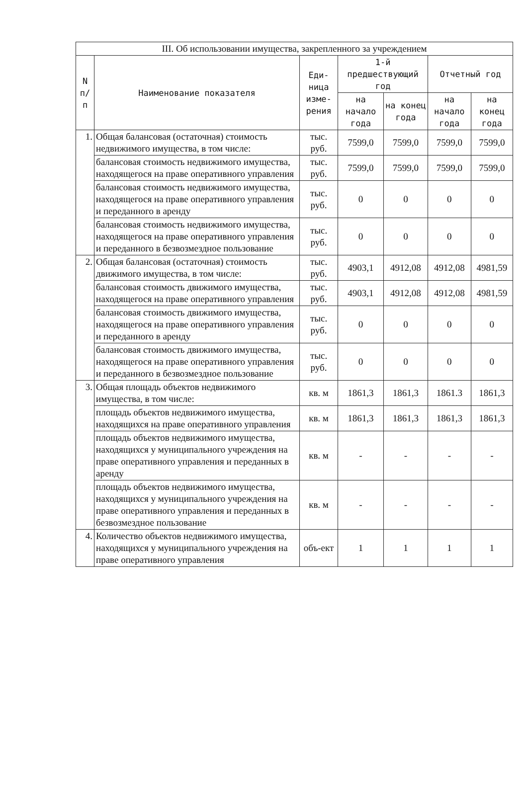| III. Об использовании имущества, закрепленного за учреждением | | | | | | |
| --- | --- | --- | --- | --- | --- | --- |
| N п/п | Наименование показателя | Еди-ница изме-рения | 1-й предшествующий год | | Отчетный год | |
| | | | на начало года | на конец года | на начало года | на конец года |
| 1. | Общая балансовая (остаточная) стоимость недвижимого имущества, в том числе: | тыс. руб. | 7599,0 | 7599,0 | 7599,0 | 7599,0 |
| | балансовая стоимость недвижимого имущества, находящегося на праве оперативного управления | тыс. руб. | 7599,0 | 7599,0 | 7599,0 | 7599,0 |
| | балансовая стоимость недвижимого имущества, находящегося на праве оперативного управления и переданного в аренду | тыс. руб. | 0 | 0 | 0 | 0 |
| | балансовая стоимость недвижимого имущества, находящегося на праве оперативного управления и переданного в безвозмездное пользование | тыс. руб. | 0 | 0 | 0 | 0 |
| 2. | Общая балансовая (остаточная) стоимость движимого имущества, в том числе: | тыс. руб. | 4903,1 | 4912,08 | 4912,08 | 4981,59 |
| | балансовая стоимость движимого имущества, находящегося на праве оперативного управления | тыс. руб. | 4903,1 | 4912,08 | 4912,08 | 4981,59 |
| | балансовая стоимость движимого имущества, находящегося на праве оперативного управления и переданного в аренду | тыс. руб. | 0 | 0 | 0 | 0 |
| | балансовая стоимость движимого имущества, находящегося на праве оперативного управления и переданного в безвозмездное пользование | тыс. руб. | 0 | 0 | 0 | 0 |
| 3. | Общая площадь объектов недвижимого имущества, в том числе: | кв. м | 1861,3 | 1861,3 | 1861.3 | 1861,3 |
| | площадь объектов недвижимого имущества, находящихся на праве оперативного управления | кв. м | 1861,3 | 1861,3 | 1861,3 | 1861,3 |
| | площадь объектов недвижимого имущества, находящихся у муниципального учреждения на праве оперативного управления и переданных в аренду | кв. м | - | - | - | - |
| | площадь объектов недвижимого имущества, находящихся у муниципального учреждения на праве оперативного управления и переданных в безвозмездное пользование | кв. м | - | - | - | - |
| 4. | Количество объектов недвижимого имущества, находящихся у муниципального учреждения на праве оперативного управления | объ-ект | 1 | 1 | 1 | 1 |